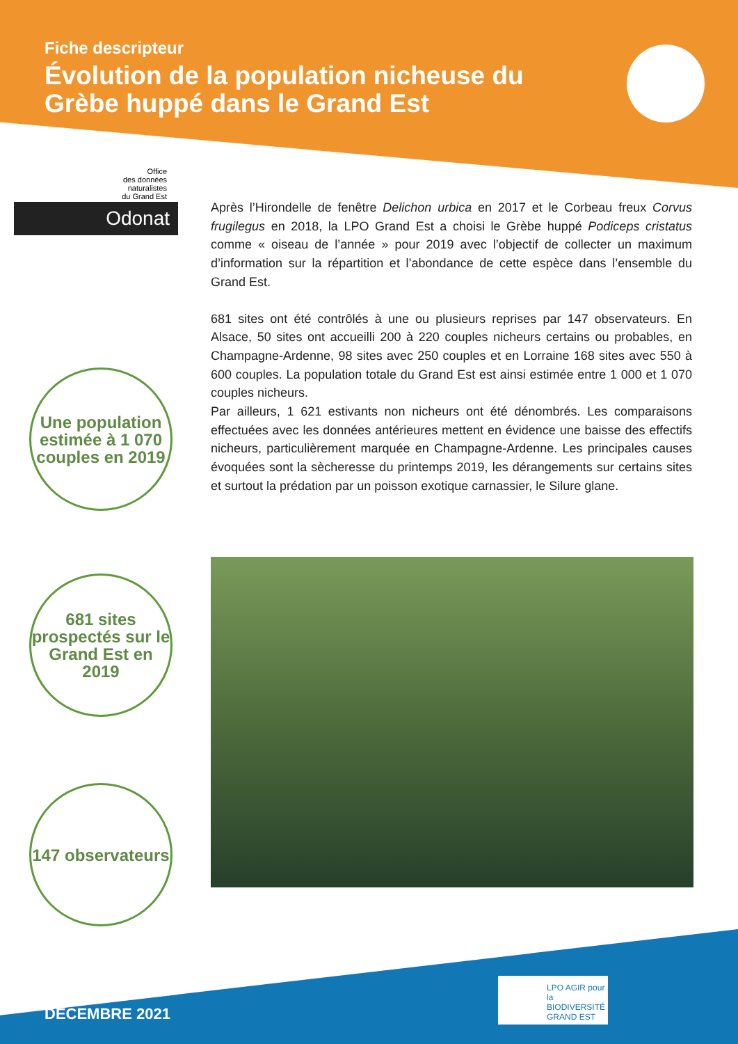Fiche descripteur
Évolution de la population nicheuse du Grèbe huppé dans le Grand Est
Office
des données
naturalistes
du Grand Est
Odonat
Une population estimée à 1 070 couples en 2019
681 sites prospectés sur le Grand Est en 2019
147 observateurs
Après l’Hirondelle de fenêtre Delichon urbica en 2017 et le Corbeau freux Corvus frugilegus en 2018, la LPO Grand Est a choisi le Grèbe huppé Podiceps cristatus comme « oiseau de l’année » pour 2019 avec l’objectif de collecter un maximum d’information sur la répartition et l’abondance de cette espèce dans l’ensemble du Grand Est.
681 sites ont été contrôlés à une ou plusieurs reprises par 147 observateurs. En Alsace, 50 sites ont accueilli 200 à 220 couples nicheurs certains ou probables, en Champagne-Ardenne, 98 sites avec 250 couples et en Lorraine 168 sites avec 550 à 600 couples. La population totale du Grand Est est ainsi estimée entre 1 000 et 1 070 couples nicheurs.
Par ailleurs, 1 621 estivants non nicheurs ont été dénombrés. Les comparaisons effectuées avec les données antérieures mettent en évidence une baisse des effectifs nicheurs, particulièrement marquée en Champagne-Ardenne. Les principales causes évoquées sont la sècheresse du printemps 2019, les dérangements sur certains sites et surtout la prédation par un poisson exotique carnassier, le Silure glane.
LPO AGIR pour la BIODIVERSITÉ GRAND EST
DÉCEMBRE 2021